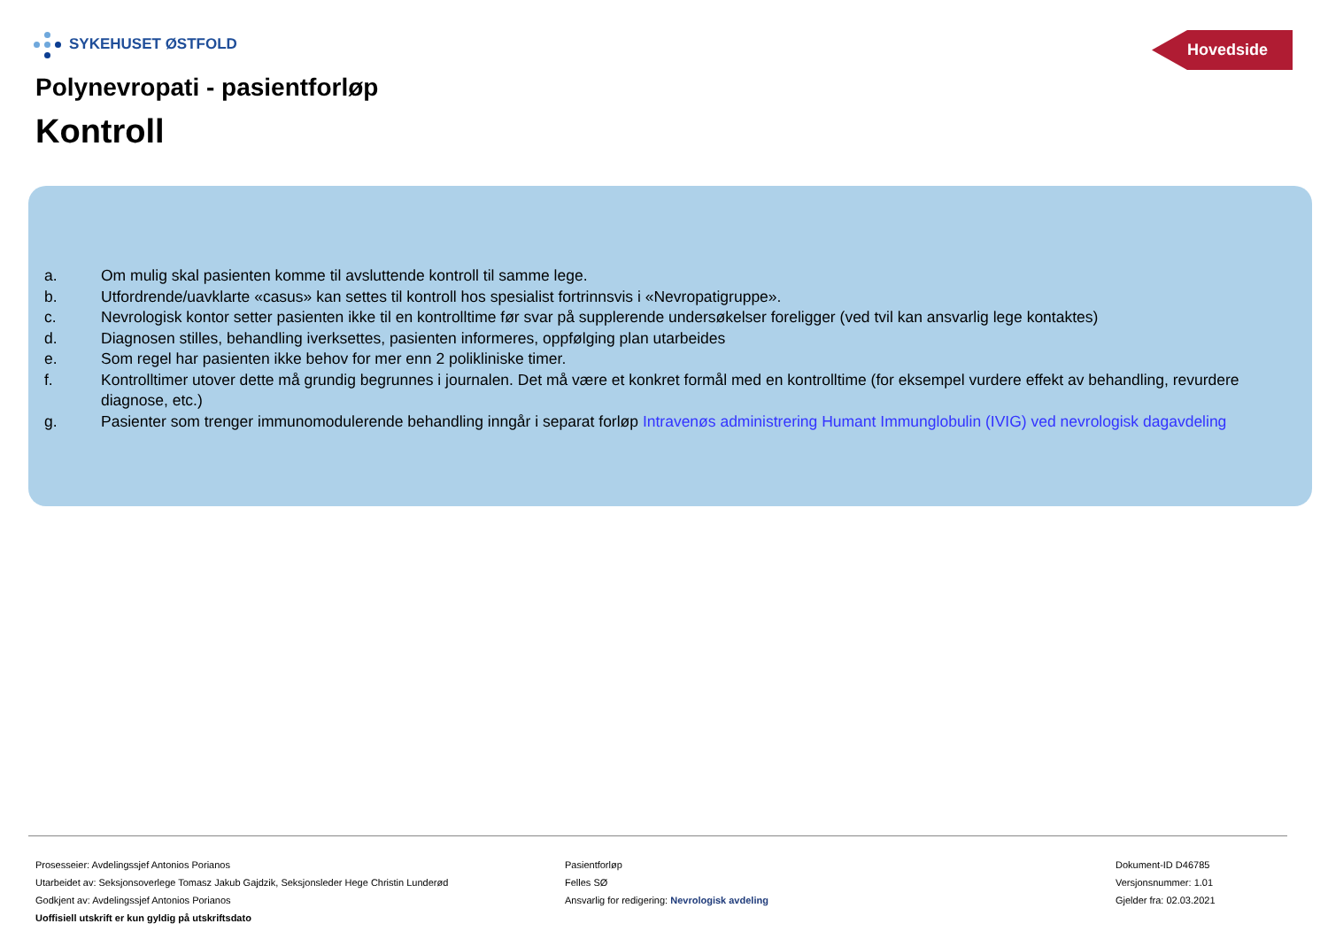SYKEHUSET ØSTFOLD
Hovedside
Polynevropati - pasientforløp
Kontroll
a. Om mulig skal pasienten komme til avsluttende kontroll til samme lege.
b. Utfordrende/uavklarte «casus» kan settes til kontroll hos spesialist fortrinnsvis i «Nevropatigruppe».
c. Nevrologisk kontor setter pasienten ikke til en kontrolltime før svar på supplerende undersøkelser foreligger (ved tvil kan ansvarlig lege kontaktes)
d. Diagnosen stilles, behandling iverksettes, pasienten informeres, oppfølging plan utarbeides
e. Som regel har pasienten ikke behov for mer enn 2 polikliniske timer.
f. Kontrolltimer utover dette må grundig begrunnes i journalen. Det må være et konkret formål med en kontrolltime (for eksempel vurdere effekt av behandling, revurdere diagnose, etc.)
g. Pasienter som trenger immunomodulerende behandling inngår i separat forløp Intravenøs administrering Humant Immunglobulin (IVIG) ved nevrologisk dagavdeling
Prosesseier: Avdelingssjef Antonios Porianos
Utarbeidet av: Seksjonsoverlege Tomasz Jakub Gajdzik, Seksjonsleder Hege Christin Lunderød
Godkjent av: Avdelingssjef Antonios Porianos
Uoffisiell utskrift er kun gyldig på utskriftsdato
Pasientforløp
Felles SØ
Ansvarlig for redigering: Nevrologisk avdeling
Dokument-ID D46785
Versjonsnummer: 1.01
Gjelder fra: 02.03.2021